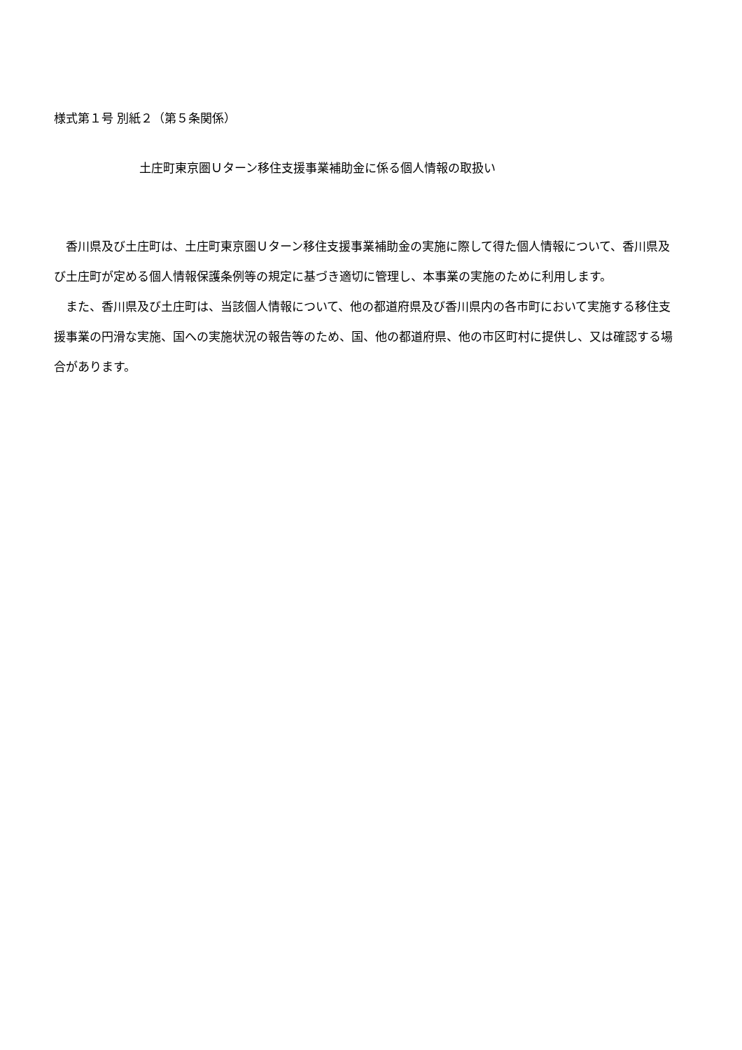様式第１号 別紙２（第５条関係）
土庄町東京圏Ｕターン移住支援事業補助金に係る個人情報の取扱い
香川県及び土庄町は、土庄町東京圏Ｕターン移住支援事業補助金の実施に際して得た個人情報について、香川県及び土庄町が定める個人情報保護条例等の規定に基づき適切に管理し、本事業の実施のために利用します。
また、香川県及び土庄町は、当該個人情報について、他の都道府県及び香川県内の各市町において実施する移住支援事業の円滑な実施、国への実施状況の報告等のため、国、他の都道府県、他の市区町村に提供し、又は確認する場合があります。